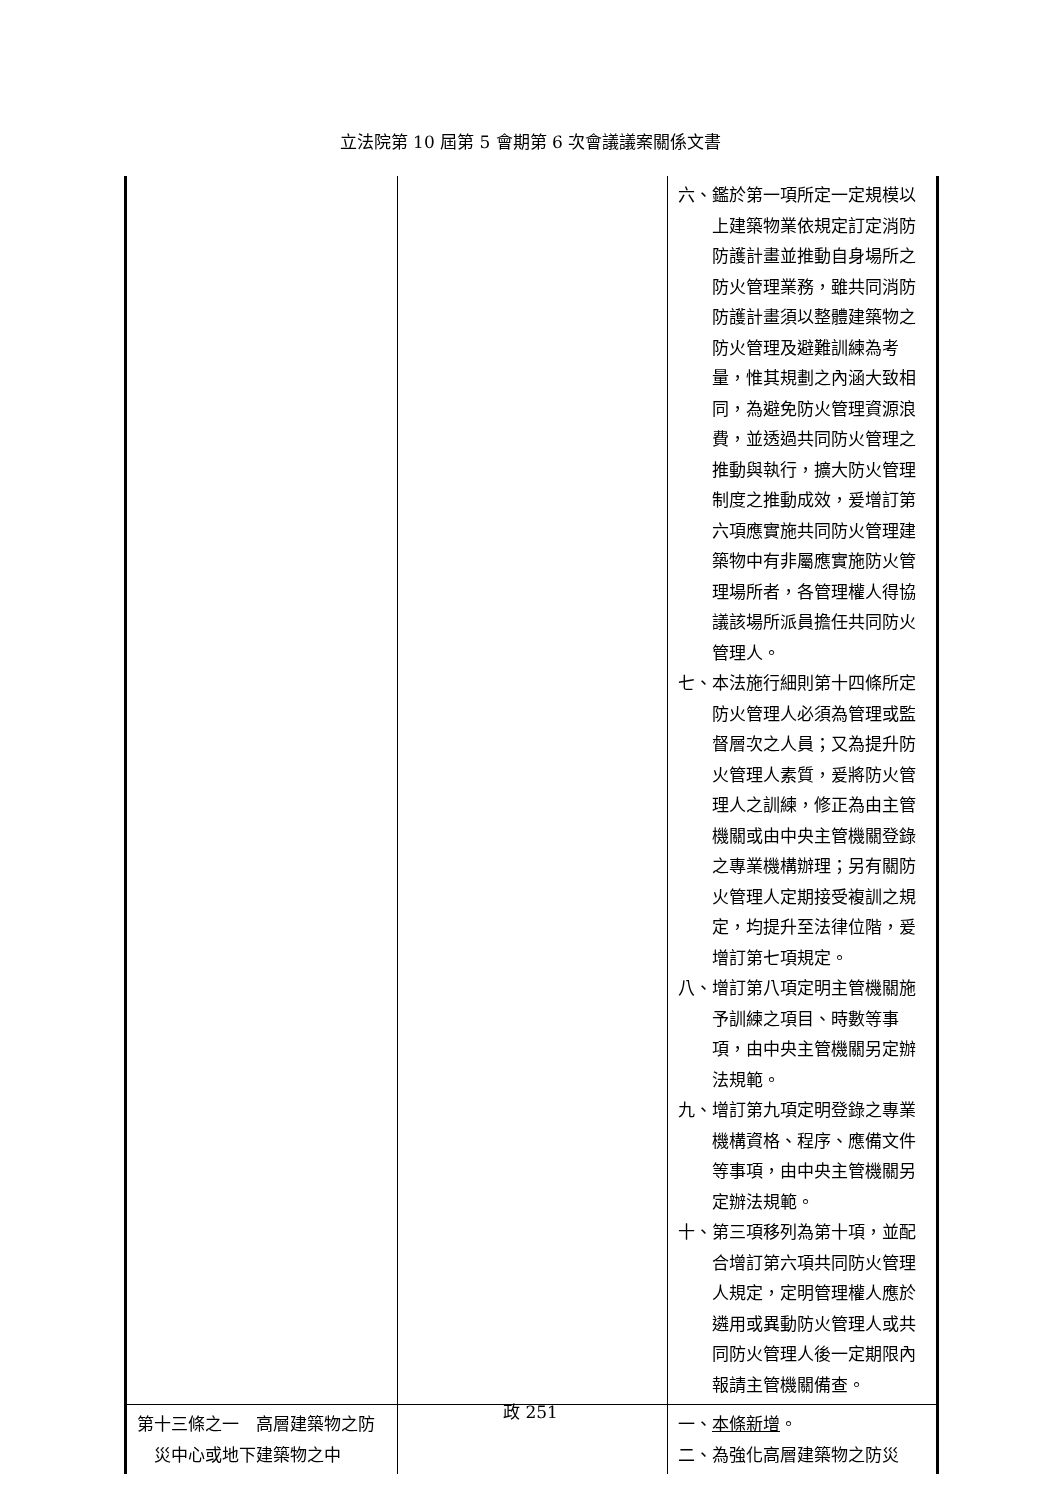立法院第 10 屆第 5 會期第 6 次會議議案關係文書
| | | 六、鑑於第一項所定一定規模以上建築物業依規定訂定消防防護計畫並推動自身場所之防火管理業務，雖共同消防防護計畫須以整體建築物之防火管理及避難訓練為考量，惟其規劃之內涵大致相同，為避免防火管理資源浪費，並透過共同防火管理之推動與執行，擴大防火管理制度之推動成效，爰增訂第六項應實施共同防火管理建築物中有非屬應實施防火管理場所者，各管理權人得協議該場所派員擔任共同防火管理人。 七、本法施行細則第十四條所定防火管理人必須為管理或監督層次之人員；又為提升防火管理人素質，爰將防火管理人之訓練，修正為由主管機關或由中央主管機關登錄之專業機構辦理；另有關防火管理人定期接受複訓之規定，均提升至法律位階，爰增訂第七項規定。 八、增訂第八項定明主管機關施予訓練之項目、時數等事項，由中央主管機關另定辦法規範。 九、增訂第九項定明登錄之專業機構資格、程序、應備文件等事項，由中央主管機關另定辦法規範。 十、第三項移列為第十項，並配合增訂第六項共同防火管理人規定，定明管理權人應於遴用或異動防火管理人或共同防火管理人後一定期限內報請主管機關備查。 |
| 第十三條之一 高層建築物之防災中心或地下建築物之中 | | 一、 本條新增 。 二、為強化高層建築物之防災 |
政 251